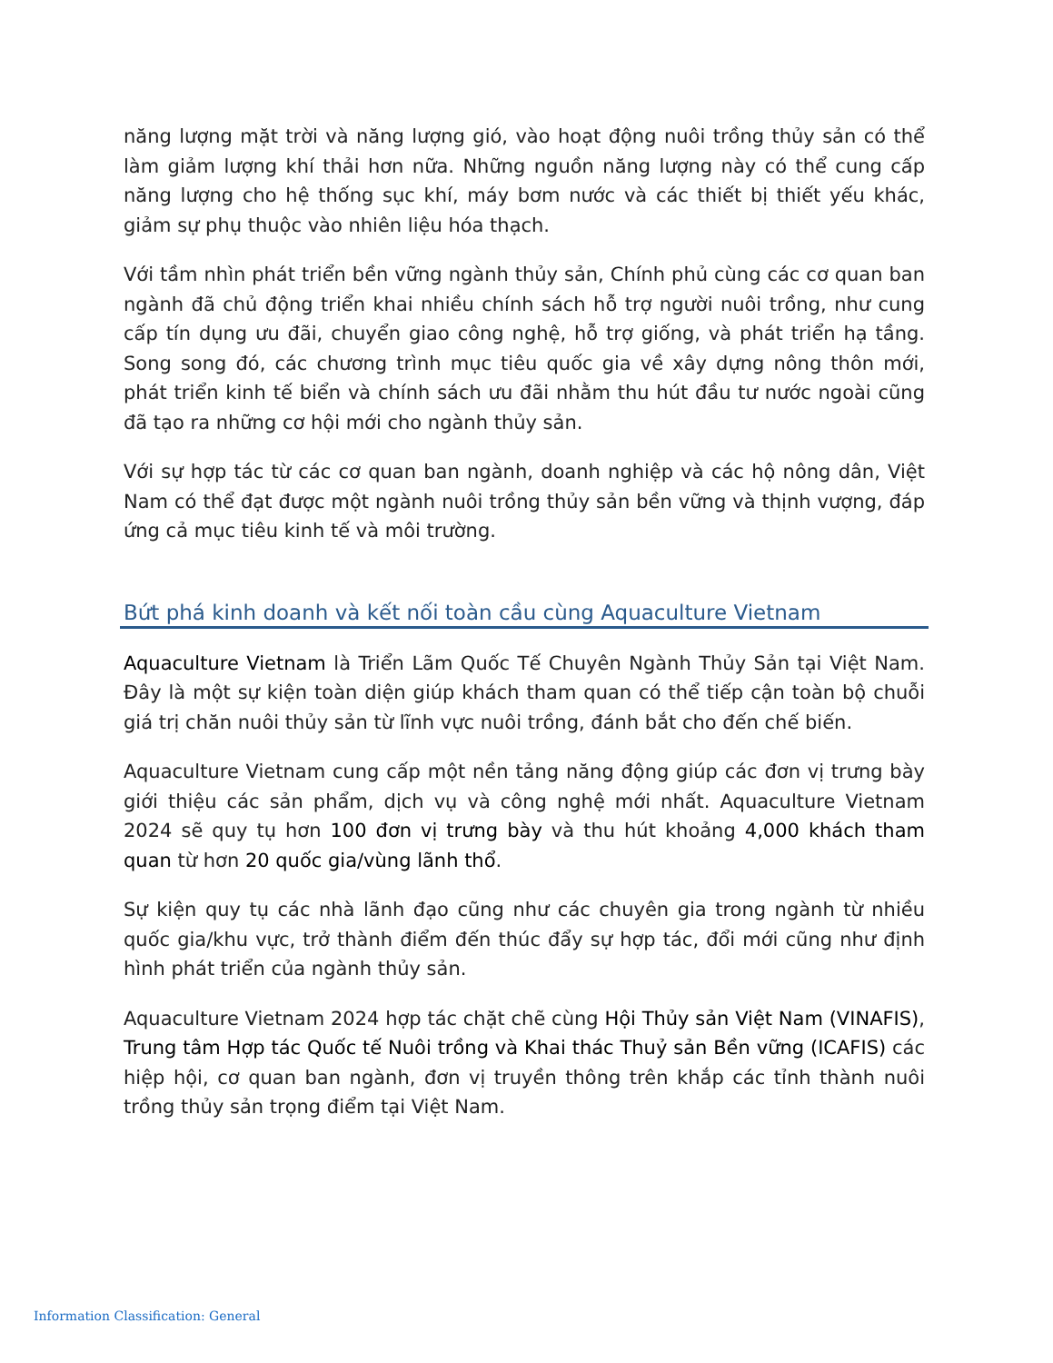năng lượng mặt trời và năng lượng gió, vào hoạt động nuôi trồng thủy sản có thể làm giảm lượng khí thải hơn nữa. Những nguồn năng lượng này có thể cung cấp năng lượng cho hệ thống sục khí, máy bơm nước và các thiết bị thiết yếu khác, giảm sự phụ thuộc vào nhiên liệu hóa thạch.
Với tầm nhìn phát triển bền vững ngành thủy sản, Chính phủ cùng các cơ quan ban ngành đã chủ động triển khai nhiều chính sách hỗ trợ người nuôi trồng, như cung cấp tín dụng ưu đãi, chuyển giao công nghệ, hỗ trợ giống, và phát triển hạ tầng. Song song đó, các chương trình mục tiêu quốc gia về xây dựng nông thôn mới, phát triển kinh tế biển và chính sách ưu đãi nhằm thu hút đầu tư nước ngoài cũng đã tạo ra những cơ hội mới cho ngành thủy sản.
Với sự hợp tác từ các cơ quan ban ngành, doanh nghiệp và các hộ nông dân, Việt Nam có thể đạt được một ngành nuôi trồng thủy sản bền vững và thịnh vượng, đáp ứng cả mục tiêu kinh tế và môi trường.
Bứt phá kinh doanh và kết nối toàn cầu cùng Aquaculture Vietnam
Aquaculture Vietnam là Triển Lãm Quốc Tế Chuyên Ngành Thủy Sản tại Việt Nam. Đây là một sự kiện toàn diện giúp khách tham quan có thể tiếp cận toàn bộ chuỗi giá trị chăn nuôi thủy sản từ lĩnh vực nuôi trồng, đánh bắt cho đến chế biến.
Aquaculture Vietnam cung cấp một nền tảng năng động giúp các đơn vị trưng bày giới thiệu các sản phẩm, dịch vụ và công nghệ mới nhất. Aquaculture Vietnam 2024 sẽ quy tụ hơn 100 đơn vị trưng bày và thu hút khoảng 4,000 khách tham quan từ hơn 20 quốc gia/vùng lãnh thổ.
Sự kiện quy tụ các nhà lãnh đạo cũng như các chuyên gia trong ngành từ nhiều quốc gia/khu vực, trở thành điểm đến thúc đẩy sự hợp tác, đổi mới cũng như định hình phát triển của ngành thủy sản.
Aquaculture Vietnam 2024 hợp tác chặt chẽ cùng Hội Thủy sản Việt Nam (VINAFIS), Trung tâm Hợp tác Quốc tế Nuôi trồng và Khai thác Thuỷ sản Bền vững (ICAFIS) các hiệp hội, cơ quan ban ngành, đơn vị truyền thông trên khắp các tỉnh thành nuôi trồng thủy sản trọng điểm tại Việt Nam.
Information Classification: General